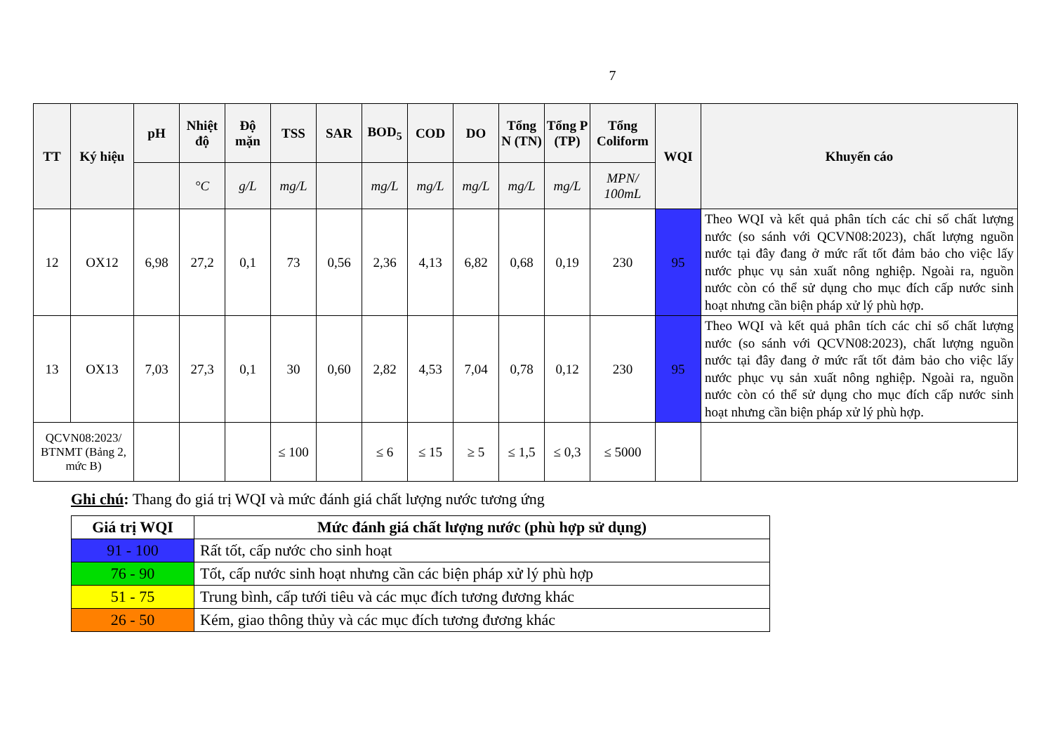7
| TT | Ký hiệu | pH | Nhiệt độ | Độ mặn | TSS | SAR | BOD<sub>5</sub> | COD | DO | Tổng N (TN) | Tổng P (TP) | Tổng Coliform | WQI | Khuyến cáo |
| --- | --- | --- | --- | --- | --- | --- | --- | --- | --- | --- | --- | --- | --- | --- |
| | | | °C | g/L | mg/L | | mg/L | mg/L | mg/L | mg/L | mg/L | MPN/ 100mL | | |
| 12 | OX12 | 6,98 | 27,2 | 0,1 | 73 | 0,56 | 2,36 | 4,13 | 6,82 | 0,68 | 0,19 | 230 | 95 | Theo WQI và kết quả phân tích các chỉ số chất lượng nước (so sánh với QCVN08:2023), chất lượng nguồn nước tại đây đang ở mức rất tốt đảm bảo cho việc lấy nước phục vụ sản xuất nông nghiệp. Ngoài ra, nguồn nước còn có thể sử dụng cho mục đích cấp nước sinh hoạt nhưng cần biện pháp xử lý phù hợp. |
| 13 | OX13 | 7,03 | 27,3 | 0,1 | 30 | 0,60 | 2,82 | 4,53 | 7,04 | 0,78 | 0,12 | 230 | 95 | Theo WQI và kết quả phân tích các chỉ số chất lượng nước (so sánh với QCVN08:2023), chất lượng nguồn nước tại đây đang ở mức rất tốt đảm bảo cho việc lấy nước phục vụ sản xuất nông nghiệp. Ngoài ra, nguồn nước còn có thể sử dụng cho mục đích cấp nước sinh hoạt nhưng cần biện pháp xử lý phù hợp. |
| QCVN08:2023/ BTNMT (Bảng 2, mức B) | | | | | ≤ 100 | | ≤ 6 | ≤ 15 | ≥ 5 | ≤ 1,5 | ≤ 0,3 | ≤ 5000 | | |
Ghi chú: Thang đo giá trị WQI và mức đánh giá chất lượng nước tương ứng
| Giá trị WQI | Mức đánh giá chất lượng nước (phù hợp sử dụng) |
| --- | --- |
| 91 - 100 | Rất tốt, cấp nước cho sinh hoạt |
| 76 - 90 | Tốt, cấp nước sinh hoạt nhưng cần các biện pháp xử lý phù hợp |
| 51 - 75 | Trung bình, cấp tưới tiêu và các mục đích tương đương khác |
| 26 - 50 | Kém, giao thông thủy và các mục đích tương đương khác |